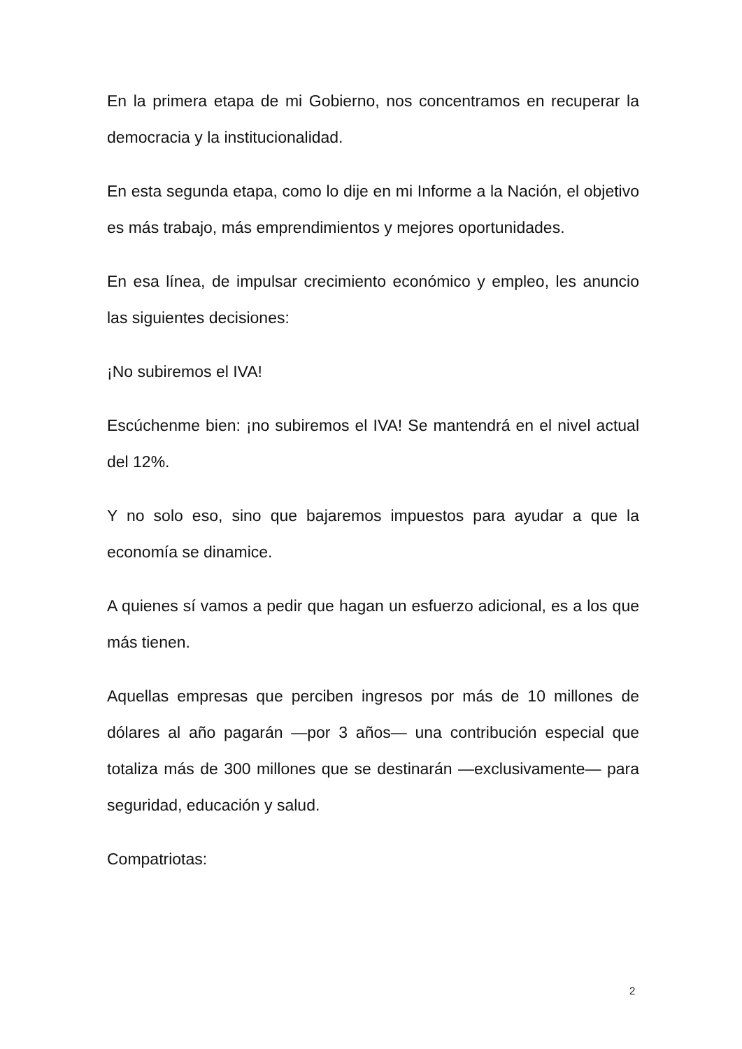En la primera etapa de mi Gobierno, nos concentramos en recuperar la democracia y la institucionalidad.
En esta segunda etapa, como lo dije en mi Informe a la Nación, el objetivo es más trabajo, más emprendimientos y mejores oportunidades.
En esa línea, de impulsar crecimiento económico y empleo, les anuncio las siguientes decisiones:
¡No subiremos el IVA!
Escúchenme bien: ¡no subiremos el IVA! Se mantendrá en el nivel actual del 12%.
Y no solo eso, sino que bajaremos impuestos para ayudar a que la economía se dinamice.
A quienes sí vamos a pedir que hagan un esfuerzo adicional, es a los que más tienen.
Aquellas empresas que perciben ingresos por más de 10 millones de dólares al año pagarán —por 3 años— una contribución especial que totaliza más de 300 millones que se destinarán —exclusivamente— para seguridad, educación y salud.
Compatriotas:
2